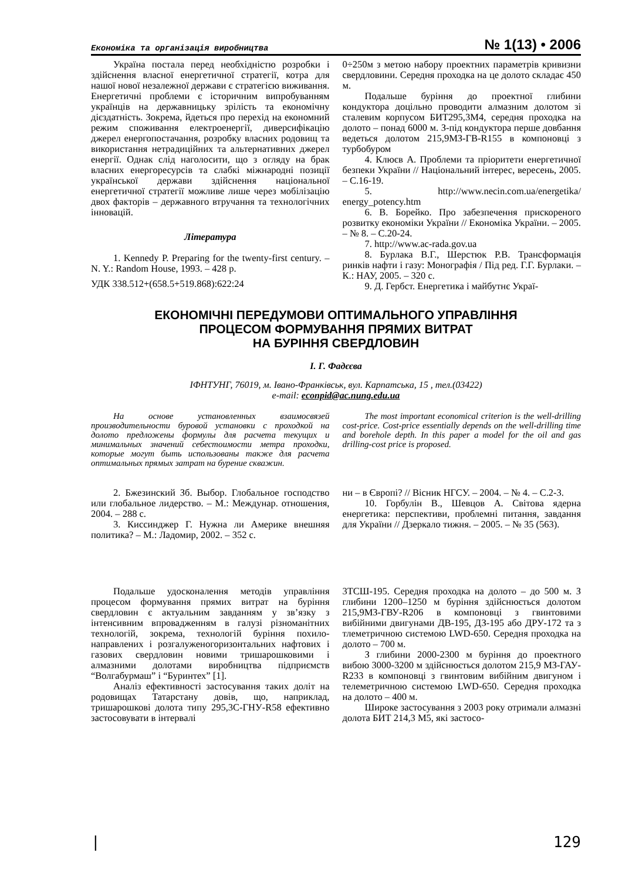Економіка та організація виробництва № 1(13) • 2006
Україна постала перед необхідністю розробки і здійснення власної енергетичної стратегії, котра для нашої нової незалежної держави є стратегією виживання. Енергетичні проблеми є історичним випробуванням українців на державницьку зрілість та економічну дієздатність. Зокрема, йдеться про перехід на економний режим споживання електроенергії, диверсифікацію джерел енергопостачання, розробку власних родовищ та використання нетрадиційних та альтернативних джерел енергії. Однак слід наголосити, що з огляду на брак власних енергоресурсів та слабкі міжнародні позиції української держави здійснення національної енергетичної стратегії можливе лише через мобілізацію двох факторів – державного втручання та технологічних інновацій.
Література
1. Kennedy P. Preparing for the twenty-first century. – N. Y.: Random House, 1993. – 428 p.
УДК 338.512+(658.5+519.868):622:24
0÷250м з метою набору проектних параметрів кривизни свердловини. Середня проходка на це долото складає 450 м.
Подальше буріння до проектної глибини кондуктора доцільно проводити алмазним долотом зі сталевим корпусом БИТ295,3М4, середня проходка на долото – понад 6000 м. З-під кондуктора перше довбання ведеться долотом 215,9МЗ-ГВ-R155 в компоновці з турбобуром
4. Клюєв А. Проблеми та пріоритети енергетичної безпеки України // Національний інтерес, вересень, 2005. – С.16-19.
5. http://www.necin.com.ua/energetika/ energy_potency.htm
6. В. Борейко. Про забезпечення прискореного розвитку економіки України // Економіка України. – 2005. – № 8. – С.20-24.
7. http://www.ac-rada.gov.ua
8. Бурлака В.Г., Шерстюк Р.В. Трансформація ринків нафти і газу: Монографія / Під ред. Г.Г. Бурлаки. – К.: НАУ, 2005. – 320 с.
9. Д. Гербст. Енергетика і майбутнє Украї-
ЕКОНОМІЧНІ ПЕРЕДУМОВИ ОПТИМАЛЬНОГО УПРАВЛІННЯ
ПРОЦЕСОМ ФОРМУВАННЯ ПРЯМИХ ВИТРАТ
НА БУРІННЯ СВЕРДЛОВИН
І. Г. Фадєєва
ІФНТУНГ, 76019, м. Івано-Франківськ, вул. Карпатська, 15 , тел.(03422)
e-mail: econpid@ac.nung.edu.ua
На основе установленных взаимосвязей производительности буровой установки с проходкой на долото предложены формулы для расчета текущих и минимальных значений себестоимости метра проходки, которые могут быть использованы также для расчета оптимальных прямых затрат на бурение скважин.
The most important economical criterion is the well-drilling cost-price. Cost-price essentially depends on the well-drilling time and borehole depth. In this paper a model for the oil and gas drilling-cost price is proposed.
2. Бжезинский Зб. Выбор. Глобальное господство или глобальное лидерство. – М.: Междунар. отношения, 2004. – 288 с.
3. Киссинджер Г. Нужна ли Америке внешняя политика? – М.: Ладомир, 2002. – 352 с.
ни – в Європі? // Вісник НГСУ. – 2004. – № 4. – С.2-3.
10. Горбулін В., Шевцов А. Світова ядерна енергетика: перспективи, проблемні питання, завдання для України // Дзеркало тижня. – 2005. – № 35 (563).
Подальше удосконалення методів управління процесом формування прямих витрат на буріння свердловин є актуальним завданням у зв’язку з інтенсивним впровадженням в галузі різноманітних технологій, зокрема, технологій буріння похило-направлених і розгалуженогоризонтальних нафтових і газових свердловин новими тришарошковими і алмазними долотами виробництва підприємств “Волгабурмаш” і “Буринтех” [1].
Аналіз ефективності застосування таких доліт на родовищах Татарстану довів, що, наприклад, тришарошкові долота типу 295,3С-ГНУ-R58 ефективно застосовувати в інтервалі
3ТСШ-195. Середня проходка на долото – до 500 м. З глибини 1200–1250 м буріння здійснюється долотом 215,9МЗ-ГВУ-R206 в компоновці з гвинтовими вибійними двигунами ДВ-195, ДЗ-195 або ДРУ-172 та з тлеметричною системою LWD-650. Середня проходка на долото – 700 м.
З глибини 2000-2300 м буріння до проектного вибою 3000-3200 м здійснюється долотом 215,9 МЗ-ГАУ-R233 в компоновці з гвинтовим вибійним двигуном і телеметричною системою LWD-650. Середня проходка на долото – 400 м.
Широке застосування з 2003 року отримали алмазні долота БИТ 214,3 М5, які застосо-
| 129